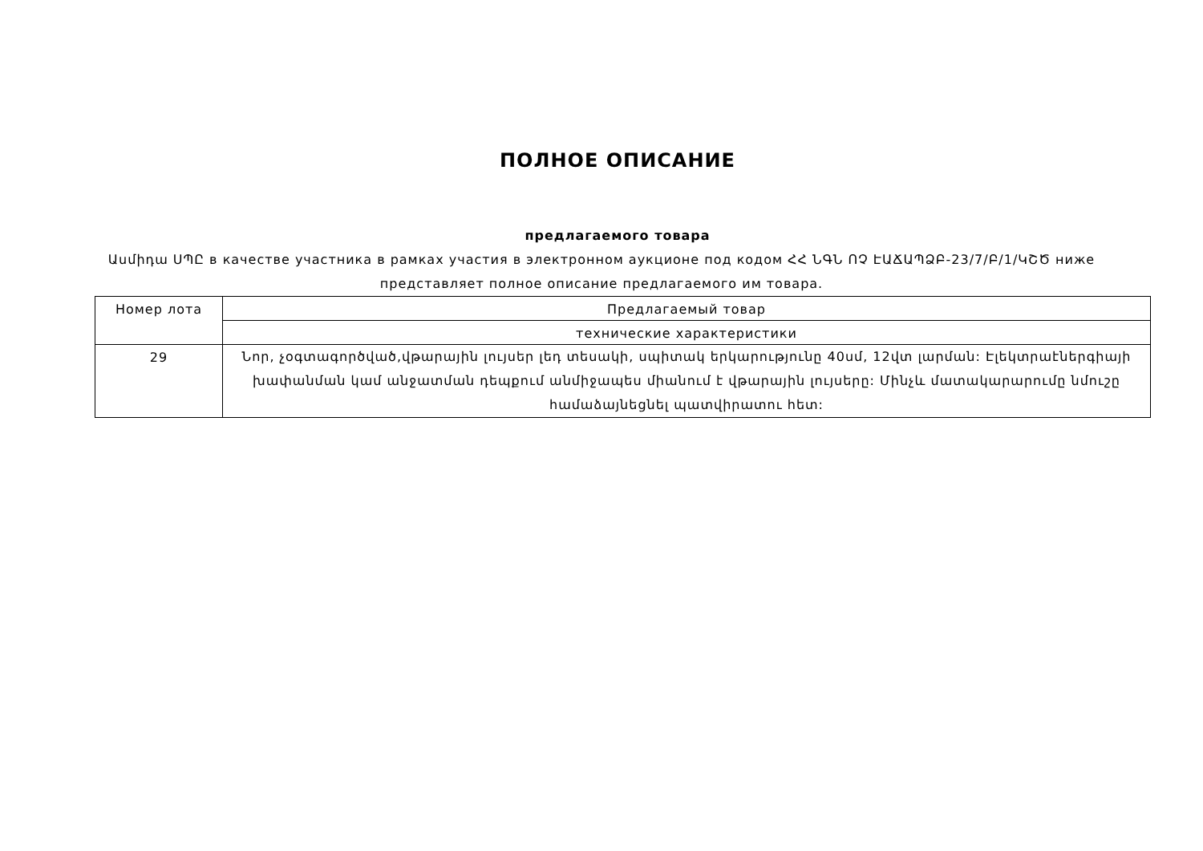ПОЛНОЕ ОПИСАНИЕ
предлагаемого товара
Ասմիդա ՍՊԸ в качестве участника в рамках участия в электронном аукционе под кодом ՀՀ ՆԳՆ ՈՉ ԷԱՃԱՊՁԲ-23/7/Բ/1/ԿՇԾ ниже представляет полное описание предлагаемого им товара.
| Номер лота | Предлагаемый товар |
| | технические характеристики |
| 29 | Նոր, չօգտագործված,վթարային լույսեր լեդ տեսակի, սպիտակ երկարությունը 40սմ, 12վտ լարման: Էլեկտրաէներգիայի խափանման կամ անջատման դեպքում անմիջապես միանում է վթարային լույսերը: Մինչև մատակարարումը նմուշը համաձայնեցնել պատվիրատու հետ: |